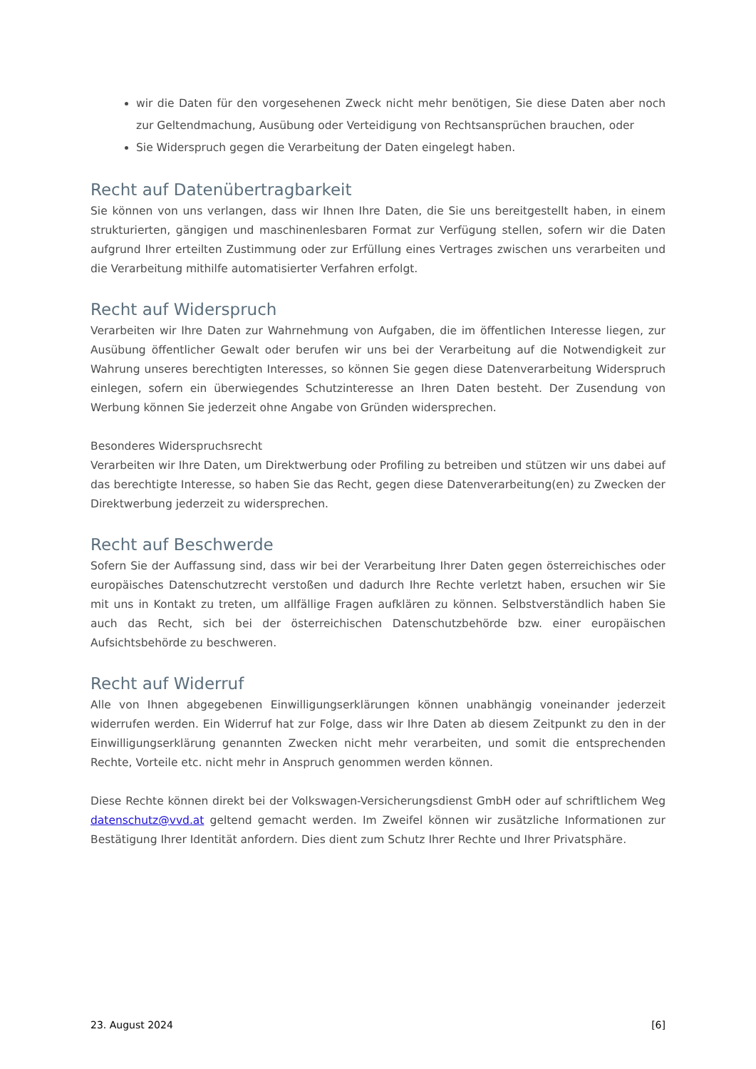wir die Daten für den vorgesehenen Zweck nicht mehr benötigen, Sie diese Daten aber noch zur Geltendmachung, Ausübung oder Verteidigung von Rechtsansprüchen brauchen, oder
Sie Widerspruch gegen die Verarbeitung der Daten eingelegt haben.
Recht auf Datenübertragbarkeit
Sie können von uns verlangen, dass wir Ihnen Ihre Daten, die Sie uns bereitgestellt haben, in einem strukturierten, gängigen und maschinenlesbaren Format zur Verfügung stellen, sofern wir die Daten aufgrund Ihrer erteilten Zustimmung oder zur Erfüllung eines Vertrages zwischen uns verarbeiten und die Verarbeitung mithilfe automatisierter Verfahren erfolgt.
Recht auf Widerspruch
Verarbeiten wir Ihre Daten zur Wahrnehmung von Aufgaben, die im öffentlichen Interesse liegen, zur Ausübung öffentlicher Gewalt oder berufen wir uns bei der Verarbeitung auf die Notwendigkeit zur Wahrung unseres berechtigten Interesses, so können Sie gegen diese Datenverarbeitung Widerspruch einlegen, sofern ein überwiegendes Schutzinteresse an Ihren Daten besteht. Der Zusendung von Werbung können Sie jederzeit ohne Angabe von Gründen widersprechen.
Besonderes Widerspruchsrecht
Verarbeiten wir Ihre Daten, um Direktwerbung oder Profiling zu betreiben und stützen wir uns dabei auf das berechtigte Interesse, so haben Sie das Recht, gegen diese Datenverarbeitung(en) zu Zwecken der Direktwerbung jederzeit zu widersprechen.
Recht auf Beschwerde
Sofern Sie der Auffassung sind, dass wir bei der Verarbeitung Ihrer Daten gegen österreichisches oder europäisches Datenschutzrecht verstoßen und dadurch Ihre Rechte verletzt haben, ersuchen wir Sie mit uns in Kontakt zu treten, um allfällige Fragen aufklären zu können. Selbstverständlich haben Sie auch das Recht, sich bei der österreichischen Datenschutzbehörde bzw. einer europäischen Aufsichtsbehörde zu beschweren.
Recht auf Widerruf
Alle von Ihnen abgegebenen Einwilligungserklärungen können unabhängig voneinander jederzeit widerrufen werden. Ein Widerruf hat zur Folge, dass wir Ihre Daten ab diesem Zeitpunkt zu den in der Einwilligungserklärung genannten Zwecken nicht mehr verarbeiten, und somit die entsprechenden Rechte, Vorteile etc. nicht mehr in Anspruch genommen werden können.
Diese Rechte können direkt bei der Volkswagen-Versicherungsdienst GmbH oder auf schriftlichem Weg datenschutz@vvd.at geltend gemacht werden. Im Zweifel können wir zusätzliche Informationen zur Bestätigung Ihrer Identität anfordern. Dies dient zum Schutz Ihrer Rechte und Ihrer Privatsphäre.
23. August 2024 [6]